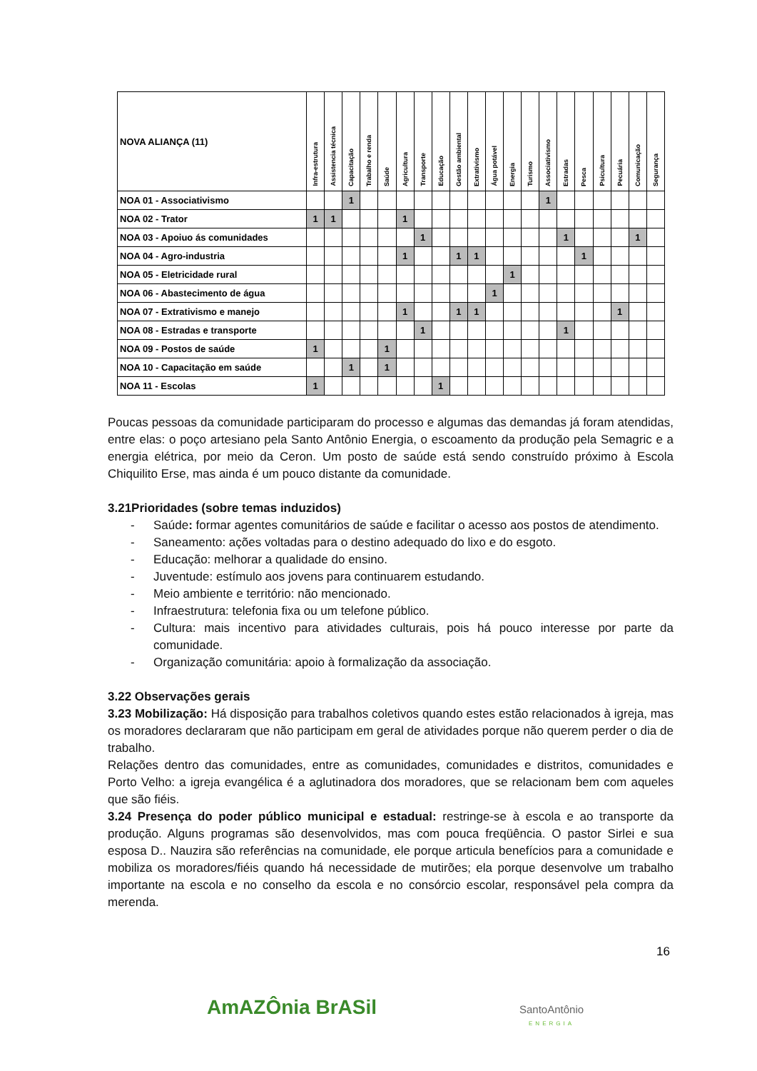| NOVA ALIANÇA (11) | Infra-estrutura | Assistencia técnica | Capacitação | Trabalho e renda | Saúde | Agricultura | Transporte | Educação | Gestão ambiental | Extrativismo | Água potável | Energia | Turismo | Associativismo | Estradas | Pesca | Psicultura | Pecuária | Comunicação | Segurança |
| --- | --- | --- | --- | --- | --- | --- | --- | --- | --- | --- | --- | --- | --- | --- | --- | --- | --- | --- | --- | --- |
| NOA 01 - Associativismo | | | 1 | | | | | | | | | | | 1 | | | | | | |
| NOA 02 - Trator | 1 | 1 | | | | 1 | | | | | | | | | | | | | | |
| NOA 03 - Apoiuo ás comunidades | | | | | | | 1 | | | | | | | | 1 | | | | 1 | |
| NOA 04 - Agro-industria | | | | | | 1 | | | 1 | 1 | | | | | | 1 | | | | |
| NOA 05 - Eletricidade rural | | | | | | | | | | | | 1 | | | | | | | | |
| NOA 06 - Abastecimento de água | | | | | | | | | | | 1 | | | | | | | | | |
| NOA 07 - Extrativismo e manejo | | | | | | 1 | | | 1 | 1 | | | | | | | | 1 | | |
| NOA 08 - Estradas e transporte | | | | | | | 1 | | | | | | | | 1 | | | | | |
| NOA 09 - Postos de saúde | 1 | | | | 1 | | | | | | | | | | | | | | | |
| NOA 10 - Capacitação em saúde | | | 1 | | 1 | | | | | | | | | | | | | | | |
| NOA 11 - Escolas | 1 | | | | | | | 1 | | | | | | | | | | | | |
Poucas pessoas da comunidade participaram do processo e algumas das demandas já foram atendidas, entre elas: o poço artesiano pela Santo Antônio Energia, o escoamento da produção pela Semagric e a energia elétrica, por meio da Ceron. Um posto de saúde está sendo construído próximo à Escola Chiquilito Erse, mas ainda é um pouco distante da comunidade.
3.21Prioridades (sobre temas induzidos)
- Saúde: formar agentes comunitários de saúde e facilitar o acesso aos postos de atendimento.
- Saneamento: ações voltadas para o destino adequado do lixo e do esgoto.
- Educação: melhorar a qualidade do ensino.
- Juventude: estímulo aos jovens para continuarem estudando.
- Meio ambiente e território: não mencionado.
- Infraestrutura: telefonia fixa ou um telefone público.
- Cultura: mais incentivo para atividades culturais, pois há pouco interesse por parte da comunidade.
- Organização comunitária: apoio à formalização da associação.
3.22 Observações gerais
3.23 Mobilização: Há disposição para trabalhos coletivos quando estes estão relacionados à igreja, mas os moradores declararam que não participam em geral de atividades porque não querem perder o dia de trabalho.
Relações dentro das comunidades, entre as comunidades, comunidades e distritos, comunidades e Porto Velho: a igreja evangélica é a aglutinadora dos moradores, que se relacionam bem com aqueles que são fiéis.
3.24 Presença do poder público municipal e estadual: restringe-se à escola e ao transporte da produção. Alguns programas são desenvolvidos, mas com pouca freqüência. O pastor Sirlei e sua esposa D.. Nauzira são referências na comunidade, ele porque articula benefícios para a comunidade e mobiliza os moradores/fiéis quando há necessidade de mutirões; ela porque desenvolve um trabalho importante na escola e no conselho da escola e no consórcio escolar, responsável pela compra da merenda.
16
AmAZÔnia BrASil
SantoAntônio
ENERGIA